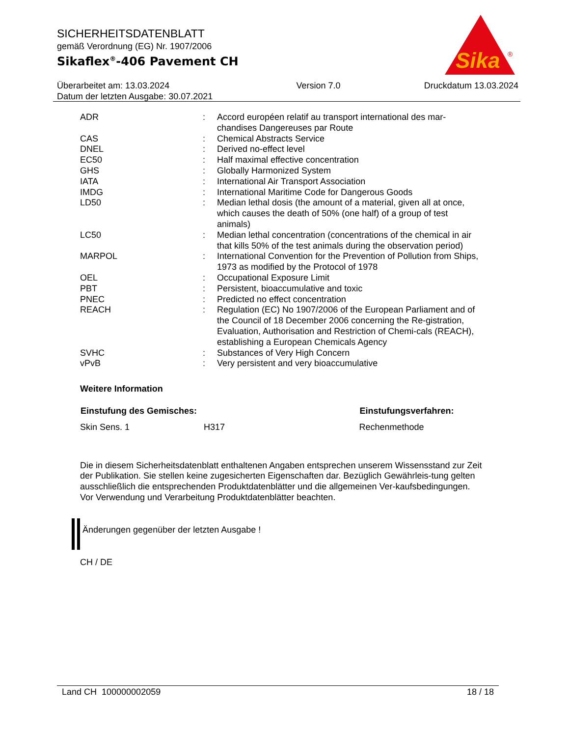SICHERHEITSDATENBLATT
gemäß Verordnung (EG) Nr. 1907/2006
Sikaflex<sup>®</sup>-406 Pavement CH
Überarbeitet am: 13.03.2024
Datum der letzten Ausgabe: 30.07.2021
Version 7.0 Druckdatum 13.03.2024
Sika
®
| ADR | : | Accord européen relatif au transport international des mar-chandises Dangereuses par Route |
| CAS | : | Chemical Abstracts Service |
| DNEL | : | Derived no-effect level |
| EC50 | : | Half maximal effective concentration |
| GHS | : | Globally Harmonized System |
| IATA | : | International Air Transport Association |
| IMDG | : | International Maritime Code for Dangerous Goods |
| LD50 | : | Median lethal dosis (the amount of a material, given all at once, which causes the death of 50% (one half) of a group of test animals) |
| LC50 | : | Median lethal concentration (concentrations of the chemical in air that kills 50% of the test animals during the observation period) |
| MARPOL | : | International Convention for the Prevention of Pollution from Ships, 1973 as modified by the Protocol of 1978 |
| OEL | : | Occupational Exposure Limit |
| PBT | : | Persistent, bioaccumulative and toxic |
| PNEC | : | Predicted no effect concentration |
| REACH | : | Regulation (EC) No 1907/2006 of the European Parliament and of the Council of 18 December 2006 concerning the Re-gistration, Evaluation, Authorisation and Restriction of Chemi-cals (REACH), establishing a European Chemicals Agency |
| SVHC | : | Substances of Very High Concern |
| vPvB | : | Very persistent and very bioaccumulative |
Weitere Information
| Einstufung des Gemisches: | | Einstufungsverfahren: |
| --- | --- | --- |
| Skin Sens. 1 | H317 | Rechenmethode |
Die in diesem Sicherheitsdatenblatt enthaltenen Angaben entsprechen unserem Wissensstand zur Zeit der Publikation. Sie stellen keine zugesicherten Eigenschaften dar. Bezüglich Gewährleis-tung gelten ausschließlich die entsprechenden Produktdatenblätter und die allgemeinen Ver-kaufsbedingungen. Vor Verwendung und Verarbeitung Produktdatenblätter beachten.
Änderungen gegenüber der letzten Ausgabe !
CH / DE
Land CH 100000002059 18 / 18